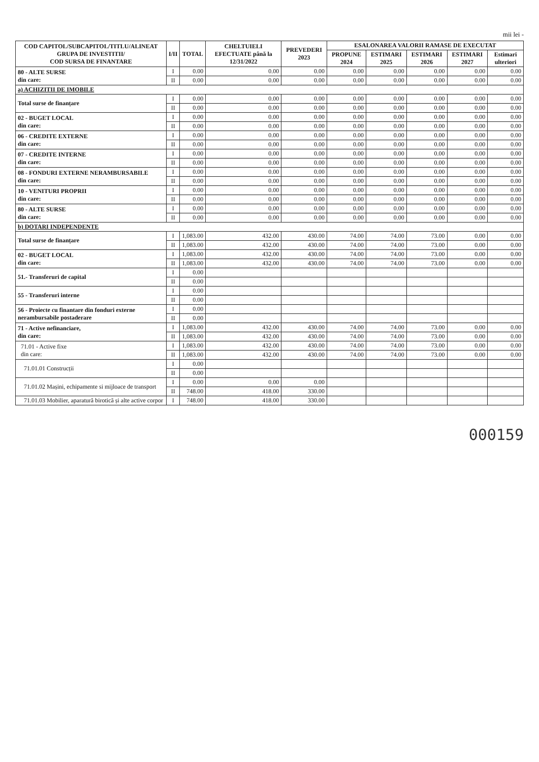mii lei -
| COD CAPITOL/SUBCAPITOL/TITLU/ALINEAT GRUPA DE INVESTITII/ COD SURSA DE FINANTARE | I/II | TOTAL | CHELTUIELI EFECTUATE până la 12/31/2022 | PREVEDERI 2023 | ESALONAREA VALORII RAMASE DE EXECUTAT | | | | |
| --- | --- | --- | --- | --- | --- | --- | --- | --- | --- |
| | | | | | PROPUNE 2024 | ESTIMARI 2025 | ESTIMARI 2026 | ESTIMARI 2027 | Estimari ulteriori |
| 80 - ALTE SURSE din care: | I | 0.00 | 0.00 | 0.00 | 0.00 | 0.00 | 0.00 | 0.00 | 0.00 |
| | II | 0.00 | 0.00 | 0.00 | 0.00 | 0.00 | 0.00 | 0.00 | 0.00 |
| a) ACHIZITII DE IMOBILE | | | | | | | | | |
| Total surse de finanțare | I | 0.00 | 0.00 | 0.00 | 0.00 | 0.00 | 0.00 | 0.00 | 0.00 |
| | II | 0.00 | 0.00 | 0.00 | 0.00 | 0.00 | 0.00 | 0.00 | 0.00 |
| 02 - BUGET LOCAL din care: | I | 0.00 | 0.00 | 0.00 | 0.00 | 0.00 | 0.00 | 0.00 | 0.00 |
| | II | 0.00 | 0.00 | 0.00 | 0.00 | 0.00 | 0.00 | 0.00 | 0.00 |
| 06 - CREDITE EXTERNE din care: | I | 0.00 | 0.00 | 0.00 | 0.00 | 0.00 | 0.00 | 0.00 | 0.00 |
| | II | 0.00 | 0.00 | 0.00 | 0.00 | 0.00 | 0.00 | 0.00 | 0.00 |
| 07 - CREDITE INTERNE din care: | I | 0.00 | 0.00 | 0.00 | 0.00 | 0.00 | 0.00 | 0.00 | 0.00 |
| | II | 0.00 | 0.00 | 0.00 | 0.00 | 0.00 | 0.00 | 0.00 | 0.00 |
| 08 - FONDURI EXTERNE NERAMBURSABILE din care: | I | 0.00 | 0.00 | 0.00 | 0.00 | 0.00 | 0.00 | 0.00 | 0.00 |
| | II | 0.00 | 0.00 | 0.00 | 0.00 | 0.00 | 0.00 | 0.00 | 0.00 |
| 10 - VENITURI PROPRII din care: | I | 0.00 | 0.00 | 0.00 | 0.00 | 0.00 | 0.00 | 0.00 | 0.00 |
| | II | 0.00 | 0.00 | 0.00 | 0.00 | 0.00 | 0.00 | 0.00 | 0.00 |
| 80 - ALTE SURSE din care: | I | 0.00 | 0.00 | 0.00 | 0.00 | 0.00 | 0.00 | 0.00 | 0.00 |
| | II | 0.00 | 0.00 | 0.00 | 0.00 | 0.00 | 0.00 | 0.00 | 0.00 |
| b) DOTARI INDEPENDENTE | | | | | | | | | |
| Total surse de finanțare | I | 1,083.00 | 432.00 | 430.00 | 74.00 | 74.00 | 73.00 | 0.00 | 0.00 |
| | II | 1,083.00 | 432.00 | 430.00 | 74.00 | 74.00 | 73.00 | 0.00 | 0.00 |
| 02 - BUGET LOCAL din care: | I | 1,083.00 | 432.00 | 430.00 | 74.00 | 74.00 | 73.00 | 0.00 | 0.00 |
| | II | 1,083.00 | 432.00 | 430.00 | 74.00 | 74.00 | 73.00 | 0.00 | 0.00 |
| 51.- Transferuri de capital | I | 0.00 | | | | | | | |
| | II | 0.00 | | | | | | | |
| 55 - Transferuri interne | I | 0.00 | | | | | | | |
| | II | 0.00 | | | | | | | |
| 56 - Proiecte cu finantare din fonduri externe nerambursabile postaderare | I | 0.00 | | | | | | | |
| | II | 0.00 | | | | | | | |
| 71 - Active nefinanciare, din care: | I | 1,083.00 | 432.00 | 430.00 | 74.00 | 74.00 | 73.00 | 0.00 | 0.00 |
| | II | 1,083.00 | 432.00 | 430.00 | 74.00 | 74.00 | 73.00 | 0.00 | 0.00 |
| 71.01 - Active fixe din care: | I | 1,083.00 | 432.00 | 430.00 | 74.00 | 74.00 | 73.00 | 0.00 | 0.00 |
| | II | 1,083.00 | 432.00 | 430.00 | 74.00 | 74.00 | 73.00 | 0.00 | 0.00 |
| 71.01.01 Construcții | I | 0.00 | | | | | | | |
| | II | 0.00 | | | | | | | |
| 71.01.02 Mașini, echipamente si mijloace de transport | I | 0.00 | 0.00 | 0.00 | | | | | |
| | II | 748.00 | 418.00 | 330.00 | | | | | |
| 71.01.03 Mobilier, aparatură birotică și alte active corpor | I | 748.00 | 418.00 | 330.00 | | | | | |
000159